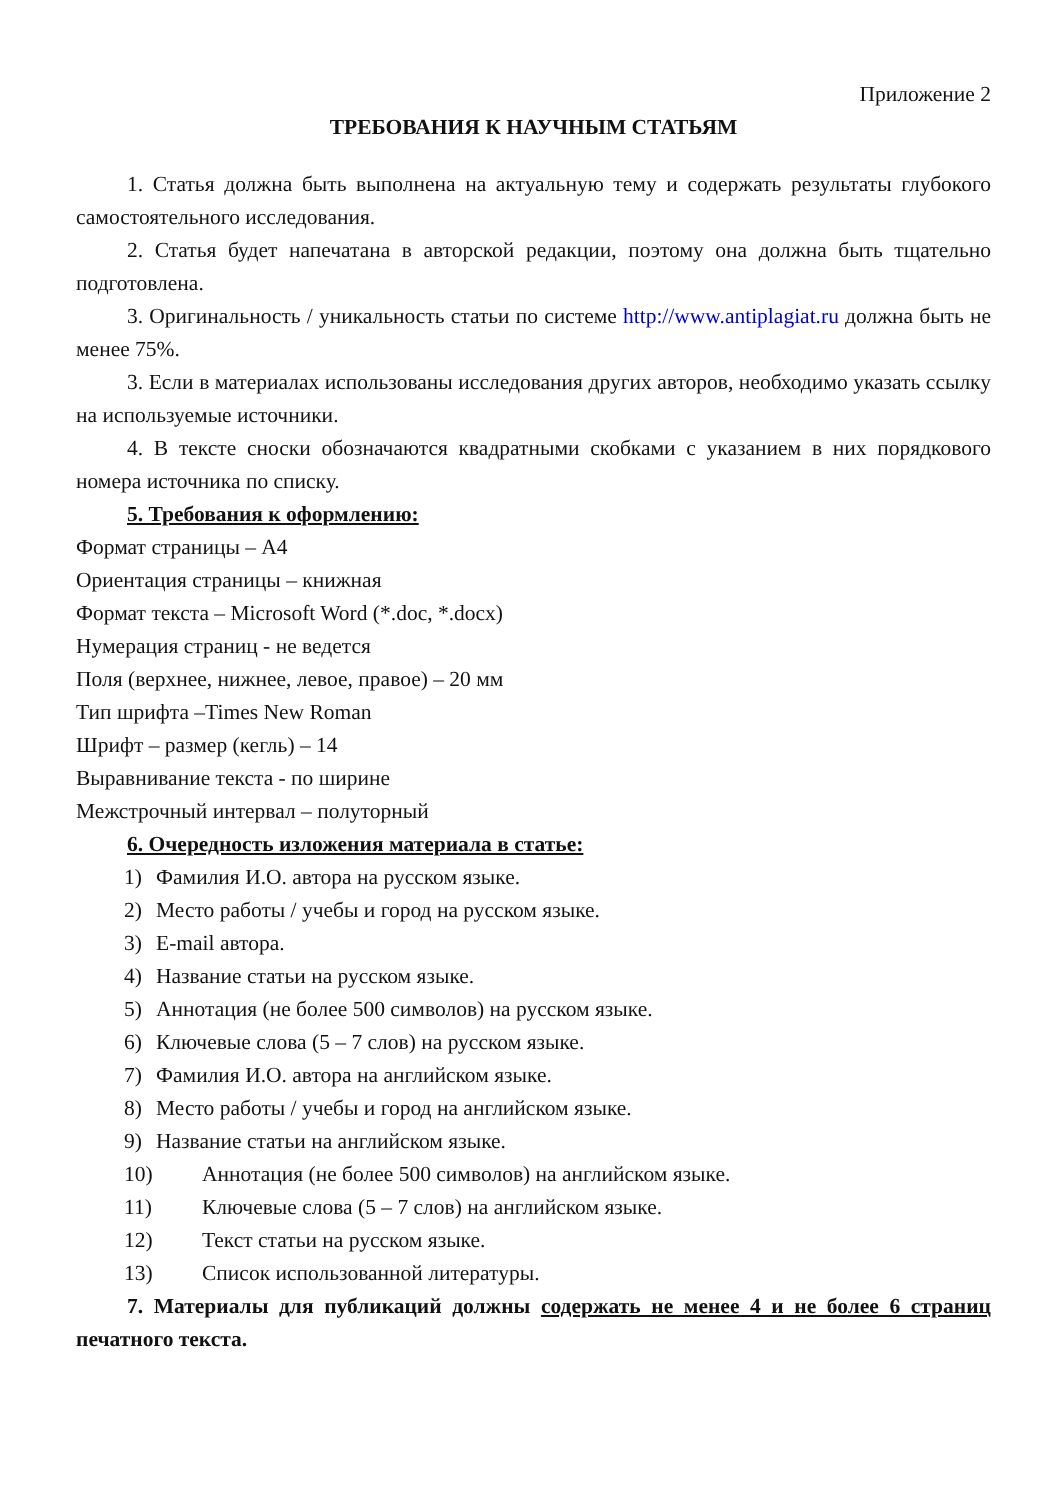Приложение 2
ТРЕБОВАНИЯ К НАУЧНЫМ СТАТЬЯМ
1. Статья должна быть выполнена на актуальную тему и содержать результаты глубокого самостоятельного исследования.
2. Статья будет напечатана в авторской редакции, поэтому она должна быть тщательно подготовлена.
3. Оригинальность / уникальность статьи по системе http://www.antiplagiat.ru должна быть не менее 75%.
3. Если в материалах использованы исследования других авторов, необходимо указать ссылку на используемые источники.
4. В тексте сноски обозначаются квадратными скобками с указанием в них порядкового номера источника по списку.
5. Требования к оформлению:
Формат страницы – А4
Ориентация страницы – книжная
Формат текста – Microsoft Word (*.doc, *.docx)
Нумерация страниц - не ведется
Поля (верхнее, нижнее, левое, правое) – 20 мм
Тип шрифта –Times New Roman
Шрифт – размер (кегль) – 14
Выравнивание текста - по ширине
Межстрочный интервал – полуторный
6. Очередность изложения материала в статье:
1) Фамилия И.О. автора на русском языке.
2) Место работы / учебы и город на русском языке.
3) E-mail автора.
4) Название статьи на русском языке.
5) Аннотация (не более 500 символов) на русском языке.
6) Ключевые слова (5 – 7 слов) на русском языке.
7) Фамилия И.О. автора на английском языке.
8) Место работы / учебы и город на английском языке.
9) Название статьи на английском языке.
10) Аннотация (не более 500 символов) на английском языке.
11) Ключевые слова (5 – 7 слов) на английском языке.
12) Текст статьи на русском языке.
13) Список использованной литературы.
7. Материалы для публикаций должны содержать не менее 4 и не более 6 страниц печатного текста.